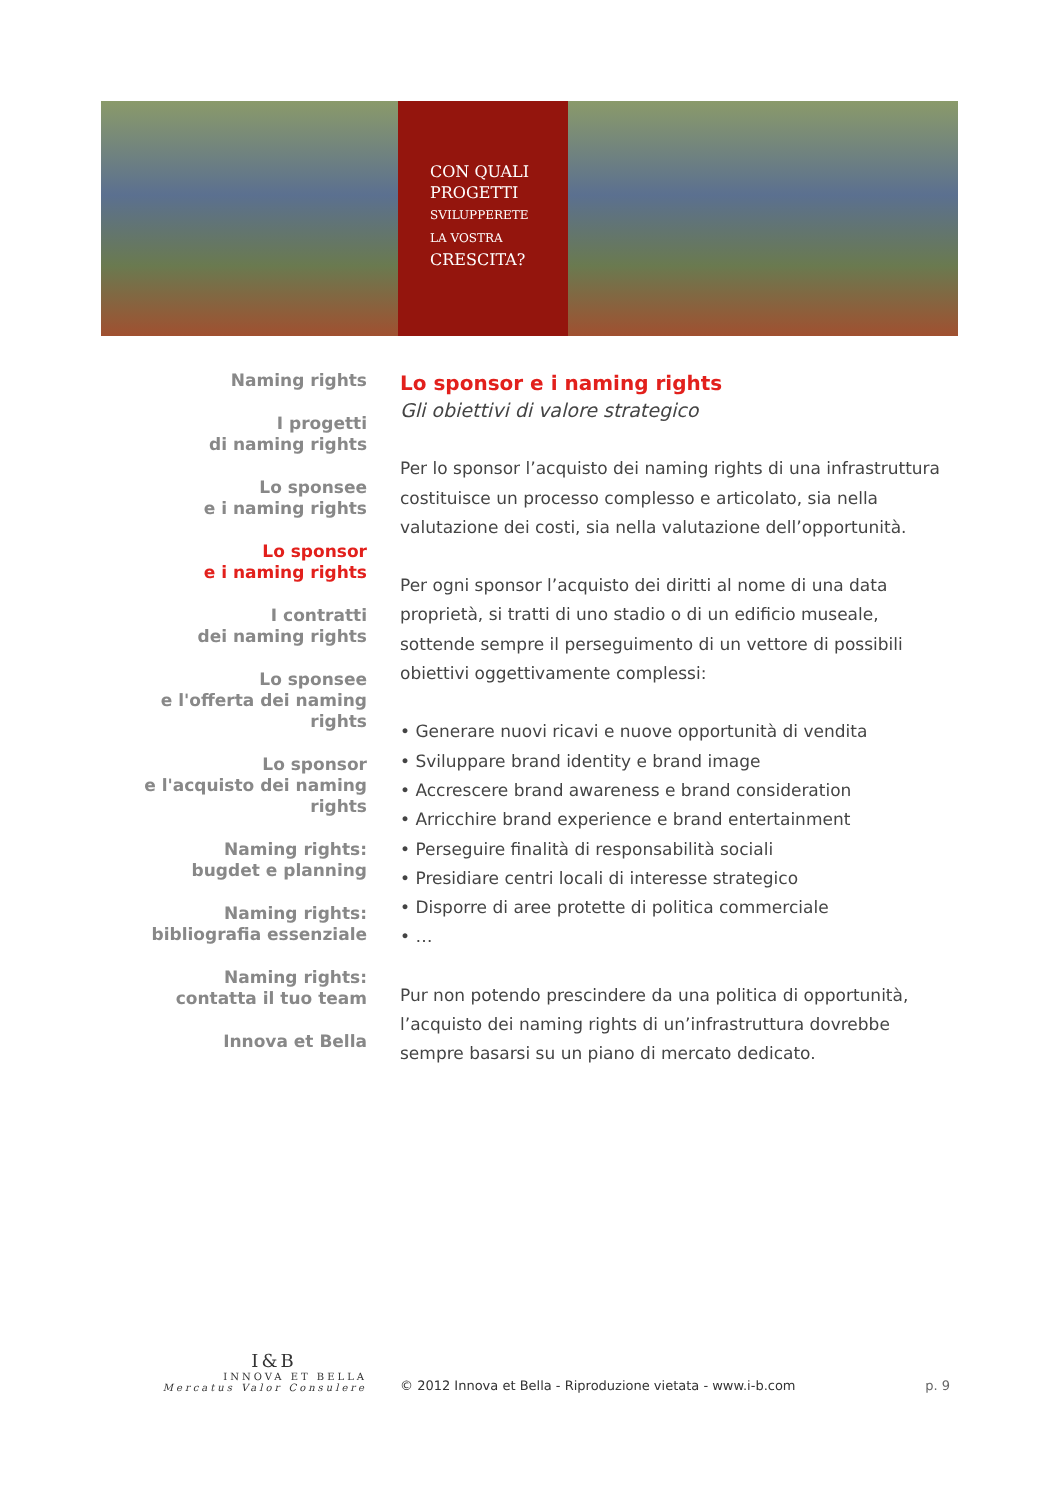CON QUALI
PROGETTI
SVILUPPERETE
LA VOSTRA
CRESCITA?
Naming rights
I progetti
di naming rights
Lo sponsee
e i naming rights
Lo sponsor
e i naming rights
I contratti
dei naming rights
Lo sponsee
e l'offerta dei naming rights
Lo sponsor
e l'acquisto dei naming rights
Naming rights:
bugdet e planning
Naming rights:
bibliografia essenziale
Naming rights:
contatta il tuo team
Innova et Bella
Lo sponsor e i naming rights
Gli obiettivi di valore strategico
Per lo sponsor l’acquisto dei naming rights di una infrastruttura costituisce un processo complesso e articolato, sia nella valutazione dei costi, sia nella valutazione dell’opportunità.
Per ogni sponsor l’acquisto dei diritti al nome di una data proprietà, si tratti di uno stadio o di un edificio museale, sottende sempre il perseguimento di un vettore di possibili obiettivi oggettivamente complessi:
• Generare nuovi ricavi e nuove opportunità di vendita
• Sviluppare brand identity e brand image
• Accrescere brand awareness e brand consideration
• Arricchire brand experience e brand entertainment
• Perseguire finalità di responsabilità sociali
• Presidiare centri locali di interesse strategico
• Disporre di aree protette di politica commerciale
• …
Pur non potendo prescindere da una politica di opportunità, l’acquisto dei naming rights di un’infrastruttura dovrebbe sempre basarsi su un piano di mercato dedicato.
I&B
INNOVA ET BELLA
Mercatus Valor Consulere
© 2012 Innova et Bella - Riproduzione vietata - www.i-b.com
p. 9